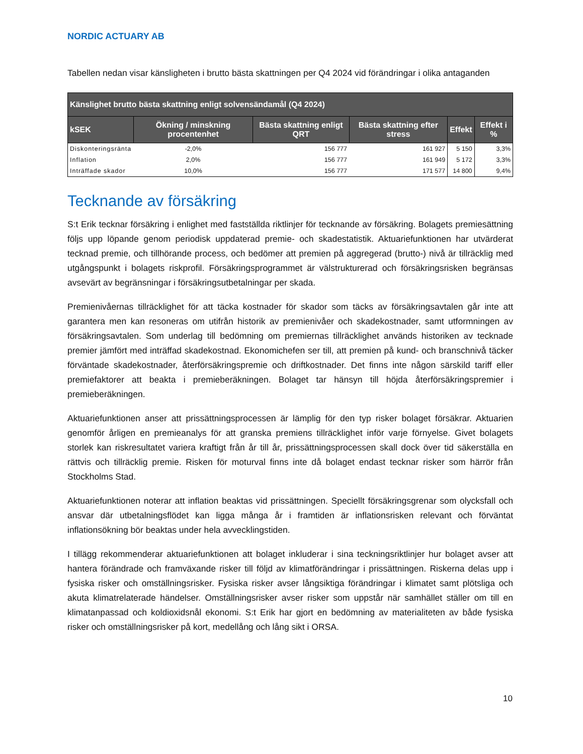NORDIC ACTUARY AB
Tabellen nedan visar känsligheten i brutto bästa skattningen per Q4 2024 vid förändringar i olika antaganden
| Känslighet brutto bästa skattning enligt solvensändamål (Q4 2024) | | | | | |
| --- | --- | --- | --- | --- | --- |
| kSEK | Ökning / minskning procentenhet | Bästa skattning enligt QRT | Bästa skattning efter stress | Effekt | Effekt i % |
| Diskonteringsränta | -2,0% | 156 777 | 161 927 | 5 150 | 3,3% |
| Inflation | 2,0% | 156 777 | 161 949 | 5 172 | 3,3% |
| Inträffade skador | 10,0% | 156 777 | 171 577 | 14 800 | 9,4% |
Tecknande av försäkring
S:t Erik tecknar försäkring i enlighet med fastställda riktlinjer för tecknande av försäkring. Bolagets premiesättning följs upp löpande genom periodisk uppdaterad premie- och skadestatistik. Aktuariefunktionen har utvärderat tecknad premie, och tillhörande process, och bedömer att premien på aggregerad (brutto-) nivå är tillräcklig med utgångspunkt i bolagets riskprofil. Försäkringsprogrammet är välstrukturerad och försäkringsrisken begränsas avsevärt av begränsningar i försäkringsutbetalningar per skada.
Premienivåernas tillräcklighet för att täcka kostnader för skador som täcks av försäkringsavtalen går inte att garantera men kan resoneras om utifrån historik av premienivåer och skadekostnader, samt utformningen av försäkringsavtalen. Som underlag till bedömning om premiernas tillräcklighet används historiken av tecknade premier jämfört med inträffad skadekostnad. Ekonomichefen ser till, att premien på kund- och branschnivå täcker förväntade skadekostnader, återförsäkringspremie och driftkostnader. Det finns inte någon särskild tariff eller premiefaktorer att beakta i premieberäkningen. Bolaget tar hänsyn till höjda återförsäkringspremier i premieberäkningen.
Aktuariefunktionen anser att prissättningsprocessen är lämplig för den typ risker bolaget försäkrar. Aktuarien genomför årligen en premieanalys för att granska premiens tillräcklighet inför varje förnyelse. Givet bolagets storlek kan riskresultatet variera kraftigt från år till år, prissättningsprocessen skall dock över tid säkerställa en rättvis och tillräcklig premie. Risken för moturval finns inte då bolaget endast tecknar risker som härrör från Stockholms Stad.
Aktuariefunktionen noterar att inflation beaktas vid prissättningen. Speciellt försäkringsgrenar som olycksfall och ansvar där utbetalningsflödet kan ligga många år i framtiden är inflationsrisken relevant och förväntat inflationsökning bör beaktas under hela avvecklingstiden.
I tillägg rekommenderar aktuariefunktionen att bolaget inkluderar i sina teckningsriktlinjer hur bolaget avser att hantera förändrade och framväxande risker till följd av klimatförändringar i prissättningen. Riskerna delas upp i fysiska risker och omställningsrisker. Fysiska risker avser långsiktiga förändringar i klimatet samt plötsliga och akuta klimatrelaterade händelser. Omställningsrisker avser risker som uppstår när samhället ställer om till en klimatanpassad och koldioxidsnål ekonomi. S:t Erik har gjort en bedömning av materialiteten av både fysiska risker och omställningsrisker på kort, medellång och lång sikt i ORSA.
10